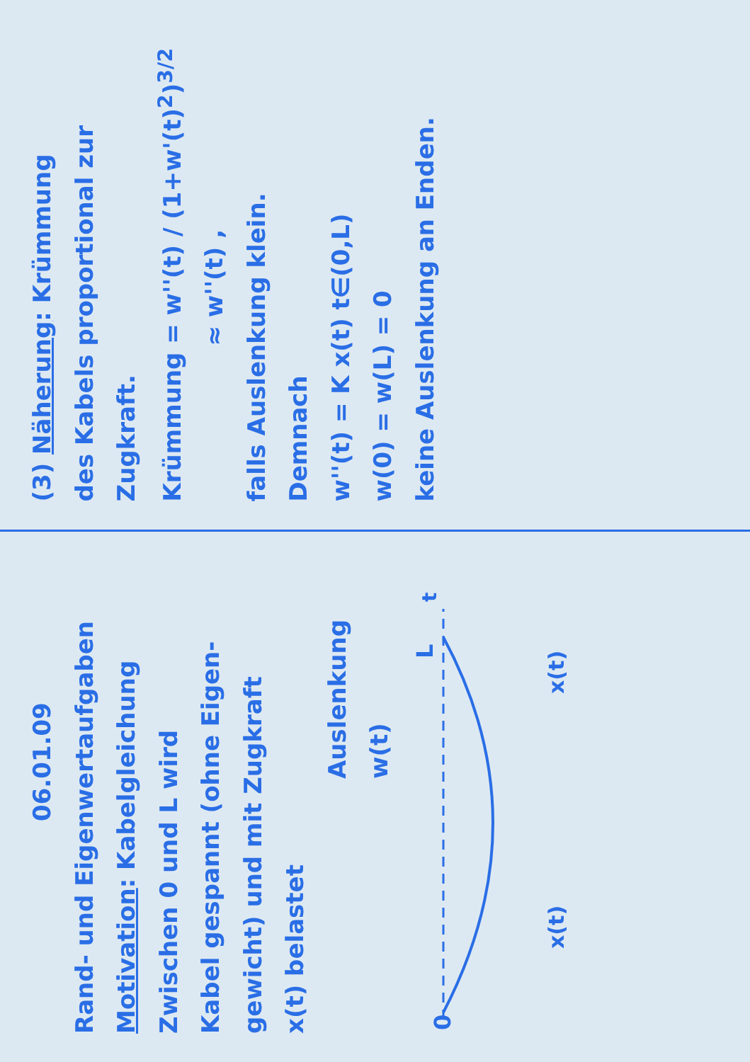06.01.09
Rand- und Eigenwertaufgaben
Motivation: Kabelgleichung
Zwischen 0 und L wird
Kabel gespannt (ohne Eigen-
gewicht) und mit Zugkraft
x(t) belastet
Auslenkung w(t)
0
L
t
x(t)
x(t)
(3) Näherung: Krümmung
des Kabels proportional zur
Zugkraft.
Krümmung = w''(t) / (1+w'(t)<sup>2</sup>)<sup>3/2</sup>
≈ w''(t) ,
falls Auslenkung klein.
Demnach
w''(t) = K x(t) t∈(0,L)
w(0) = w(L) = 0
keine Auslenkung an Enden.